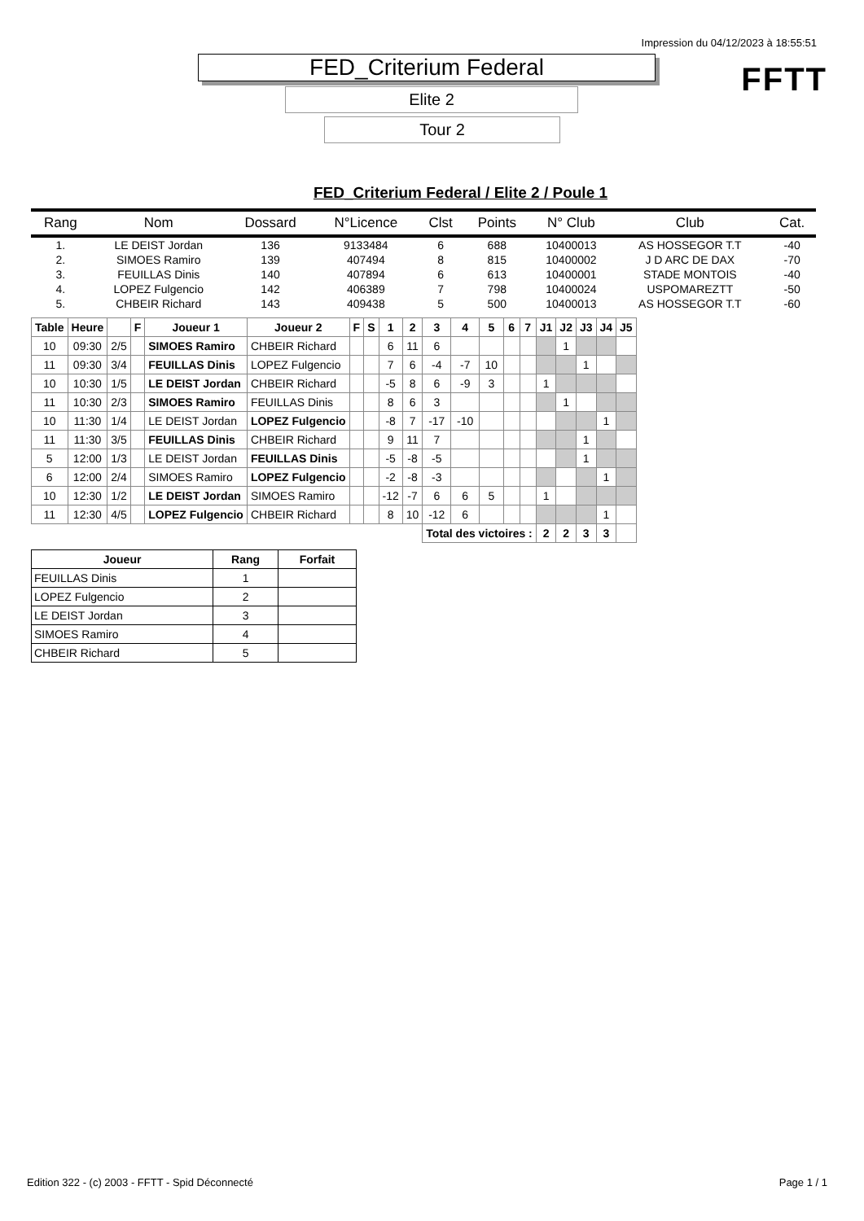Impression du 04/12/2023 à 18:55:51
FFTT
FED_Criterium Federal
Elite 2
Tour 2
FED_Criterium Federal / Elite 2 / Poule 1
| Rang | Nom | Dossard | N°Licence | Clst | Points | N° Club | Club | Cat. |
| --- | --- | --- | --- | --- | --- | --- | --- | --- |
| 1. | LE DEIST Jordan | 136 | 9133484 | 6 | 688 | 10400013 | AS HOSSEGOR T.T | -40 |
| 2. | SIMOES Ramiro | 139 | 407494 | 8 | 815 | 10400002 | J D ARC DE DAX | -70 |
| 3. | FEUILLAS Dinis | 140 | 407894 | 6 | 613 | 10400001 | STADE MONTOIS | -40 |
| 4. | LOPEZ Fulgencio | 142 | 406389 | 7 | 798 | 10400024 | USPOMAREZTT | -50 |
| 5. | CHBEIR Richard | 143 | 409438 | 5 | 500 | 10400013 | AS HOSSEGOR T.T | -60 |
| Table | Heure | | F | Joueur 1 | Joueur 2 | F | S | 1 | 2 | 3 | 4 | 5 | 6 | 7 | J1 | J2 | J3 | J4 | J5 |
| --- | --- | --- | --- | --- | --- | --- | --- | --- | --- | --- | --- | --- | --- | --- | --- | --- | --- | --- | --- |
| 10 | 09:30 | 2/5 | | SIMOES Ramiro | CHBEIR Richard | | | 6 | 11 | 6 | | | | | | 1 | | | |
| 11 | 09:30 | 3/4 | | FEUILLAS Dinis | LOPEZ Fulgencio | | | 7 | 6 | -4 | -7 | 10 | | | | | 1 | | |
| 10 | 10:30 | 1/5 | | LE DEIST Jordan | CHBEIR Richard | | | -5 | 8 | 6 | -9 | 3 | | | 1 | | | | |
| 11 | 10:30 | 2/3 | | SIMOES Ramiro | FEUILLAS Dinis | | | 8 | 6 | 3 | | | | | | 1 | | | |
| 10 | 11:30 | 1/4 | | LE DEIST Jordan | LOPEZ Fulgencio | | | -8 | 7 | -17 | -10 | | | | | | | 1 | |
| 11 | 11:30 | 3/5 | | FEUILLAS Dinis | CHBEIR Richard | | | 9 | 11 | 7 | | | | | | | 1 | | |
| 5 | 12:00 | 1/3 | | LE DEIST Jordan | FEUILLAS Dinis | | | -5 | -8 | -5 | | | | | | | 1 | | |
| 6 | 12:00 | 2/4 | | SIMOES Ramiro | LOPEZ Fulgencio | | | -2 | -8 | -3 | | | | | | | | 1 | |
| 10 | 12:30 | 1/2 | | LE DEIST Jordan | SIMOES Ramiro | | | -12 | -7 | 6 | 6 | 5 | | | 1 | | | | |
| 11 | 12:30 | 4/5 | | LOPEZ Fulgencio | CHBEIR Richard | | | 8 | 10 | -12 | 6 | | | | | | | 1 | |
| | | | | | | | | | | Total des victoires : | | | | | 2 | 2 | 3 | 3 | |
| Joueur | Rang | Forfait |
| --- | --- | --- |
| FEUILLAS Dinis | 1 | |
| LOPEZ Fulgencio | 2 | |
| LE DEIST Jordan | 3 | |
| SIMOES Ramiro | 4 | |
| CHBEIR Richard | 5 | |
Edition 322 - (c) 2003 - FFTT - Spid Déconnecté Page 1 / 1